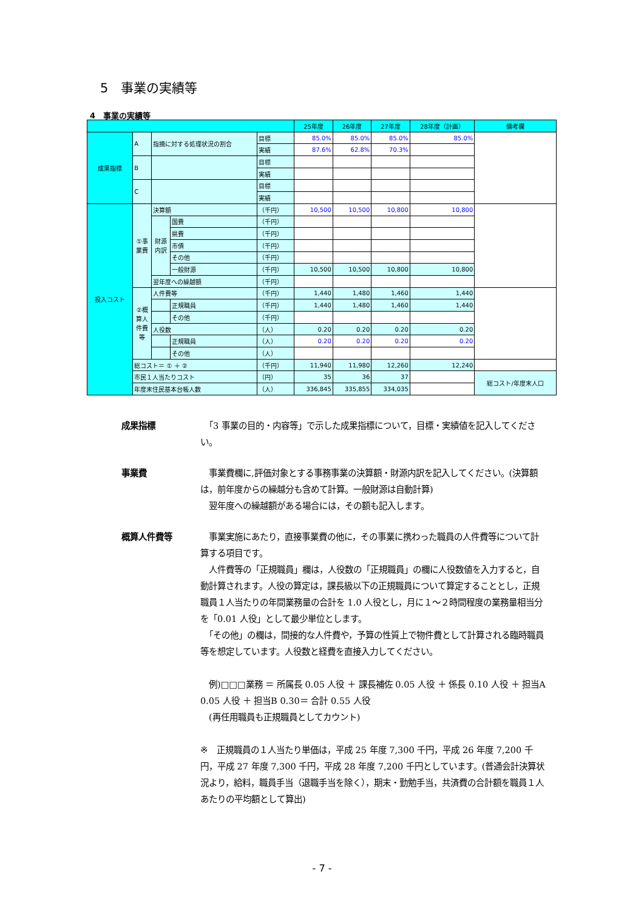5　事業の実績等
4　事業の実績等
| | | | | | 25年度 | 26年度 | 27年度 | 28年度（計画） | 備考欄 |
| --- | --- | --- | --- | --- | --- | --- | --- | --- | --- |
| 成果指標 | A | 指摘に対する処理状況の割合 | | 目標 | 85.0% | 85.0% | 85.0% | 85.0% | |
| | | | | 実績 | 87.6% | 62.8% | 70.3% | | |
| | B | | | 目標 | | | | | |
| | | | | 実績 | | | | | |
| | C | | | 目標 | | | | | |
| | | | | 実績 | | | | | |
| 投入コスト | ①事業費 | 決算額 | | （千円） | 10,500 | 10,500 | 10,800 | 10,800 | |
| | | 財源内訳 | 国費 | （千円） | | | | | |
| | | | 県費 | （千円） | | | | | |
| | | | 市債 | （千円） | | | | | |
| | | | その他 | （千円） | | | | | |
| | | | 一般財源 | （千円） | 10,500 | 10,500 | 10,800 | 10,800 | |
| | | 翌年度への繰越額 | | （千円） | | | | | |
| | ②概算人件費等 | 人件費等 | | （千円） | 1,440 | 1,480 | 1,460 | 1,440 | |
| | | | 正規職員 | （千円） | 1,440 | 1,480 | 1,460 | 1,440 | |
| | | | その他 | （千円） | | | | | |
| | | 人役数 | | （人） | 0.20 | 0.20 | 0.20 | 0.20 | |
| | | | 正規職員 | （人） | 0.20 | 0.20 | 0.20 | 0.20 | |
| | | | その他 | （人） | | | | | |
| | 総コスト＝ ① ＋ ② | | | （千円） | 11,940 | 11,980 | 12,260 | 12,240 | |
| | 市民１人当たりコスト | | | （円） | 35 | 36 | 37 | | 総コスト/年度末人口 |
| | 年度末住民基本台帳人数 | | | （人） | 336,845 | 335,855 | 334,035 | | |
成果指標 　「3 事業の目的・内容等」で示した成果指標について，目標・実績値を記入してください。
事業費 　事業費欄に,評価対象とする事務事業の決算額・財源内訳を記入してください。(決算額は，前年度からの繰越分も含めて計算。一般財源は自動計算)
　翌年度への繰越額がある場合には，その額も記入します。
概算人件費等 　事業実施にあたり，直接事業費の他に，その事業に携わった職員の人件費等について計算する項目です。
　人件費等の「正規職員」欄は，人役数の「正規職員」の欄に人役数値を入力すると，自動計算されます。人役の算定は，課長級以下の正規職員について算定することとし，正規職員１人当たりの年間業務量の合計を 1.0 人役とし，月に１～２時間程度の業務量相当分を「0.01 人役」として最少単位とします。
　「その他」の欄は，間接的な人件費や，予算の性質上で物件費として計算される臨時職員等を想定しています。人役数と経費を直接入力してください。
　例)□□□業務 ＝ 所属長 0.05 人役 ＋ 課長補佐 0.05 人役 ＋ 係長 0.10 人役 ＋ 担当A 0.05 人役 ＋ 担当B 0.30＝ 合計 0.55 人役
　(再任用職員も正規職員としてカウント)
※　正規職員の１人当たり単価は，平成 25 年度 7,300 千円，平成 26 年度 7,200 千円，平成 27 年度 7,300 千円，平成 28 年度 7,200 千円としています。(普通会計決算状況より，給料，職員手当（退職手当を除く），期末・勤勉手当，共済費の合計額を職員１人あたりの平均額として算出)
- 7 -